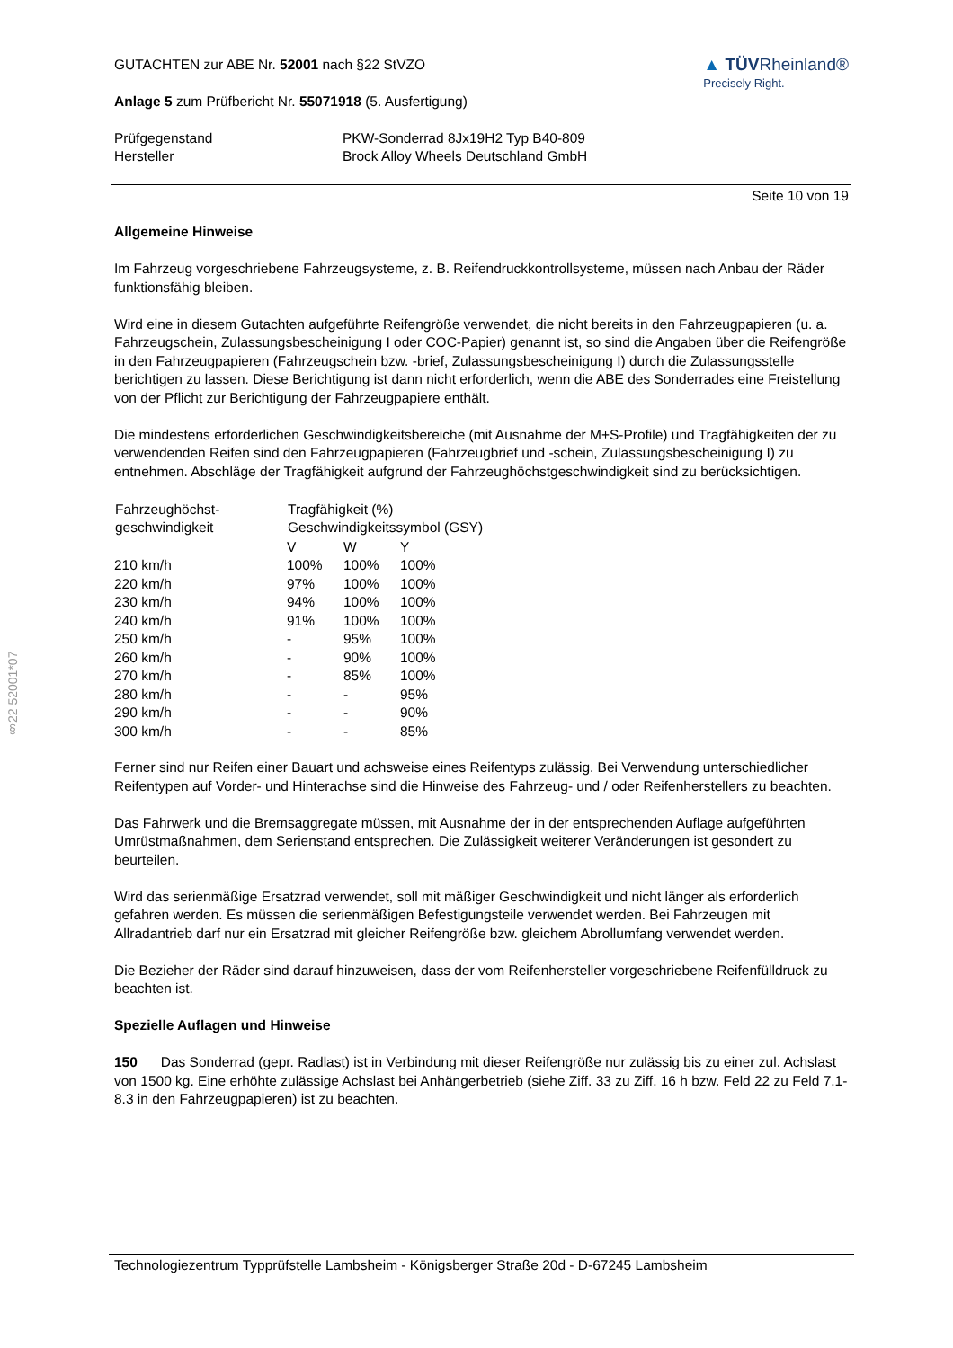§22 52001*07
GUTACHTEN zur ABE Nr. 52001 nach §22 StVZO
Anlage 5 zum Prüfbericht Nr. 55071918 (5. Ausfertigung)
▲ TÜVRheinland®
Precisely Right.
| Prüfgegenstand | PKW-Sonderrad 8Jx19H2 Typ B40-809 |
| Hersteller | Brock Alloy Wheels Deutschland GmbH |
Seite 10 von 19
Allgemeine Hinweise
Im Fahrzeug vorgeschriebene Fahrzeugsysteme, z. B. Reifendruckkontrollsysteme, müssen nach Anbau der Räder funktionsfähig bleiben.
Wird eine in diesem Gutachten aufgeführte Reifengröße verwendet, die nicht bereits in den Fahrzeugpapieren (u. a. Fahrzeugschein, Zulassungsbescheinigung I oder COC-Papier) genannt ist, so sind die Angaben über die Reifengröße in den Fahrzeugpapieren (Fahrzeugschein bzw. -brief, Zulassungsbescheinigung I) durch die Zulassungsstelle berichtigen zu lassen. Diese Berichtigung ist dann nicht erforderlich, wenn die ABE des Sonderrades eine Freistellung von der Pflicht zur Berichtigung der Fahrzeugpapiere enthält.
Die mindestens erforderlichen Geschwindigkeitsbereiche (mit Ausnahme der M+S-Profile) und Tragfähigkeiten der zu verwendenden Reifen sind den Fahrzeugpapieren (Fahrzeugbrief und -schein, Zulassungsbescheinigung I) zu entnehmen. Abschläge der Tragfähigkeit aufgrund der Fahrzeughöchstgeschwindigkeit sind zu berücksichtigen.
| Fahrzeughöchst- geschwindigkeit | Tragfähigkeit (%) Geschwindigkeitssymbol (GSY) | | |
| --- | --- | --- | --- |
| | V | W | Y |
| 210 km/h | 100% | 100% | 100% |
| 220 km/h | 97% | 100% | 100% |
| 230 km/h | 94% | 100% | 100% |
| 240 km/h | 91% | 100% | 100% |
| 250 km/h | - | 95% | 100% |
| 260 km/h | - | 90% | 100% |
| 270 km/h | - | 85% | 100% |
| 280 km/h | - | - | 95% |
| 290 km/h | - | - | 90% |
| 300 km/h | - | - | 85% |
Ferner sind nur Reifen einer Bauart und achsweise eines Reifentyps zulässig. Bei Verwendung unterschiedlicher Reifentypen auf Vorder- und Hinterachse sind die Hinweise des Fahrzeug- und / oder Reifenherstellers zu beachten.
Das Fahrwerk und die Bremsaggregate müssen, mit Ausnahme der in der entsprechenden Auflage aufgeführten Umrüstmaßnahmen, dem Serienstand entsprechen. Die Zulässigkeit weiterer Veränderungen ist gesondert zu beurteilen.
Wird das serienmäßige Ersatzrad verwendet, soll mit mäßiger Geschwindigkeit und nicht länger als erforderlich gefahren werden. Es müssen die serienmäßigen Befestigungsteile verwendet werden. Bei Fahrzeugen mit Allradantrieb darf nur ein Ersatzrad mit gleicher Reifengröße bzw. gleichem Abrollumfang verwendet werden.
Die Bezieher der Räder sind darauf hinzuweisen, dass der vom Reifenhersteller vorgeschriebene Reifenfülldruck zu beachten ist.
Spezielle Auflagen und Hinweise
150 Das Sonderrad (gepr. Radlast) ist in Verbindung mit dieser Reifengröße nur zulässig bis zu einer zul. Achslast von 1500 kg. Eine erhöhte zulässige Achslast bei Anhängerbetrieb (siehe Ziff. 33 zu Ziff. 16 h bzw. Feld 22 zu Feld 7.1-8.3 in den Fahrzeugpapieren) ist zu beachten.
Technologiezentrum Typprüfstelle Lambsheim - Königsberger Straße 20d - D-67245 Lambsheim